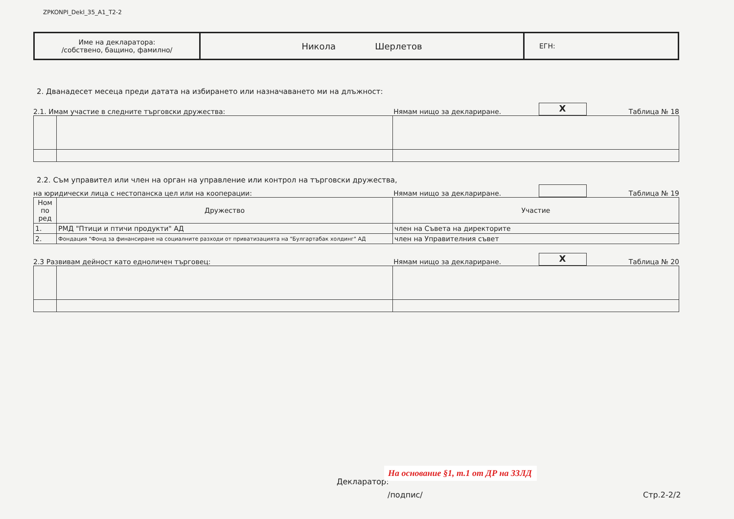ZPKONPI_Dekl_35_A1_T2-2
| Име на декларатора: /собствено, бащино, фамилно/ | Никола Шерлетов | ЕГН: |
2. Дванадесет месеца преди датата на избирането или назначаването ми на длъжност:
2.1. Имам участие в следните търговски дружества: Нямам нищо за деклариране. X Таблица № 18
2.2. Съм управител или член на орган на управление или контрол на търговски дружества,
на юридически лица с нестопанска цел или на кооперации: Нямам нищо за деклариране. Таблица № 19
| Ном по ред | Дружество | Участие |
| 1. | РМД "Птици и птичи продукти" АД | член на Съвета на директорите |
| 2. | Фондация "Фонд за финансиране на социалните разходи от приватизацията на "Булгартабак холдинг" АД | член на Управителния съвет |
2.3 Развивам дейност като едноличен търговец: Нямам нищо за деклариране. X Таблица № 20
Декларатор:
На основание §1, т.1 от ДР на ЗЗЛД
/подпис/ Стр.2-2/2